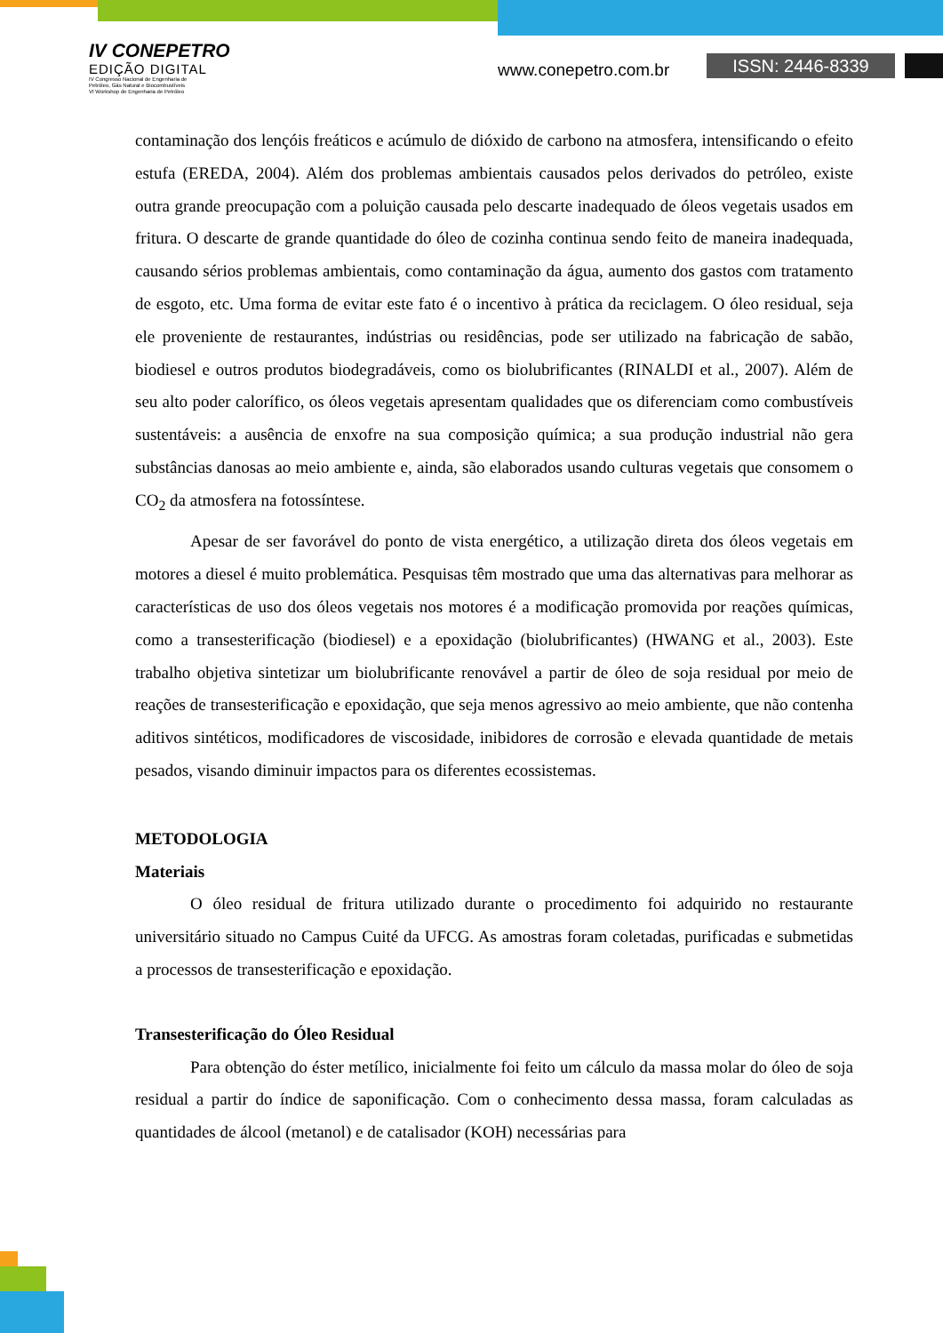IV CONEPETRO
EDIÇÃO DIGITAL
IV Congresso Nacional de Engenharia de
Petróleo, Gás Natural e Biocombustíveis
VI Workshop de Engenharia de Petróleo
www.conepetro.com.br ISSN: 2446-8339
contaminação dos lençóis freáticos e acúmulo de dióxido de carbono na atmosfera, intensificando o efeito estufa (EREDA, 2004). Além dos problemas ambientais causados pelos derivados do petróleo, existe outra grande preocupação com a poluição causada pelo descarte inadequado de óleos vegetais usados em fritura. O descarte de grande quantidade do óleo de cozinha continua sendo feito de maneira inadequada, causando sérios problemas ambientais, como contaminação da água, aumento dos gastos com tratamento de esgoto, etc. Uma forma de evitar este fato é o incentivo à prática da reciclagem. O óleo residual, seja ele proveniente de restaurantes, indústrias ou residências, pode ser utilizado na fabricação de sabão, biodiesel e outros produtos biodegradáveis, como os biolubrificantes (RINALDI et al., 2007). Além de seu alto poder calorífico, os óleos vegetais apresentam qualidades que os diferenciam como combustíveis sustentáveis: a ausência de enxofre na sua composição química; a sua produção industrial não gera substâncias danosas ao meio ambiente e, ainda, são elaborados usando culturas vegetais que consomem o CO<sub>2</sub> da atmosfera na fotossíntese.
Apesar de ser favorável do ponto de vista energético, a utilização direta dos óleos vegetais em motores a diesel é muito problemática. Pesquisas têm mostrado que uma das alternativas para melhorar as características de uso dos óleos vegetais nos motores é a modificação promovida por reações químicas, como a transesterificação (biodiesel) e a epoxidação (biolubrificantes) (HWANG et al., 2003). Este trabalho objetiva sintetizar um biolubrificante renovável a partir de óleo de soja residual por meio de reações de transesterificação e epoxidação, que seja menos agressivo ao meio ambiente, que não contenha aditivos sintéticos, modificadores de viscosidade, inibidores de corrosão e elevada quantidade de metais pesados, visando diminuir impactos para os diferentes ecossistemas.
METODOLOGIA
Materiais
O óleo residual de fritura utilizado durante o procedimento foi adquirido no restaurante universitário situado no Campus Cuité da UFCG. As amostras foram coletadas, purificadas e submetidas a processos de transesterificação e epoxidação.
Transesterificação do Óleo Residual
Para obtenção do éster metílico, inicialmente foi feito um cálculo da massa molar do óleo de soja residual a partir do índice de saponificação. Com o conhecimento dessa massa, foram calculadas as quantidades de álcool (metanol) e de catalisador (KOH) necessárias para